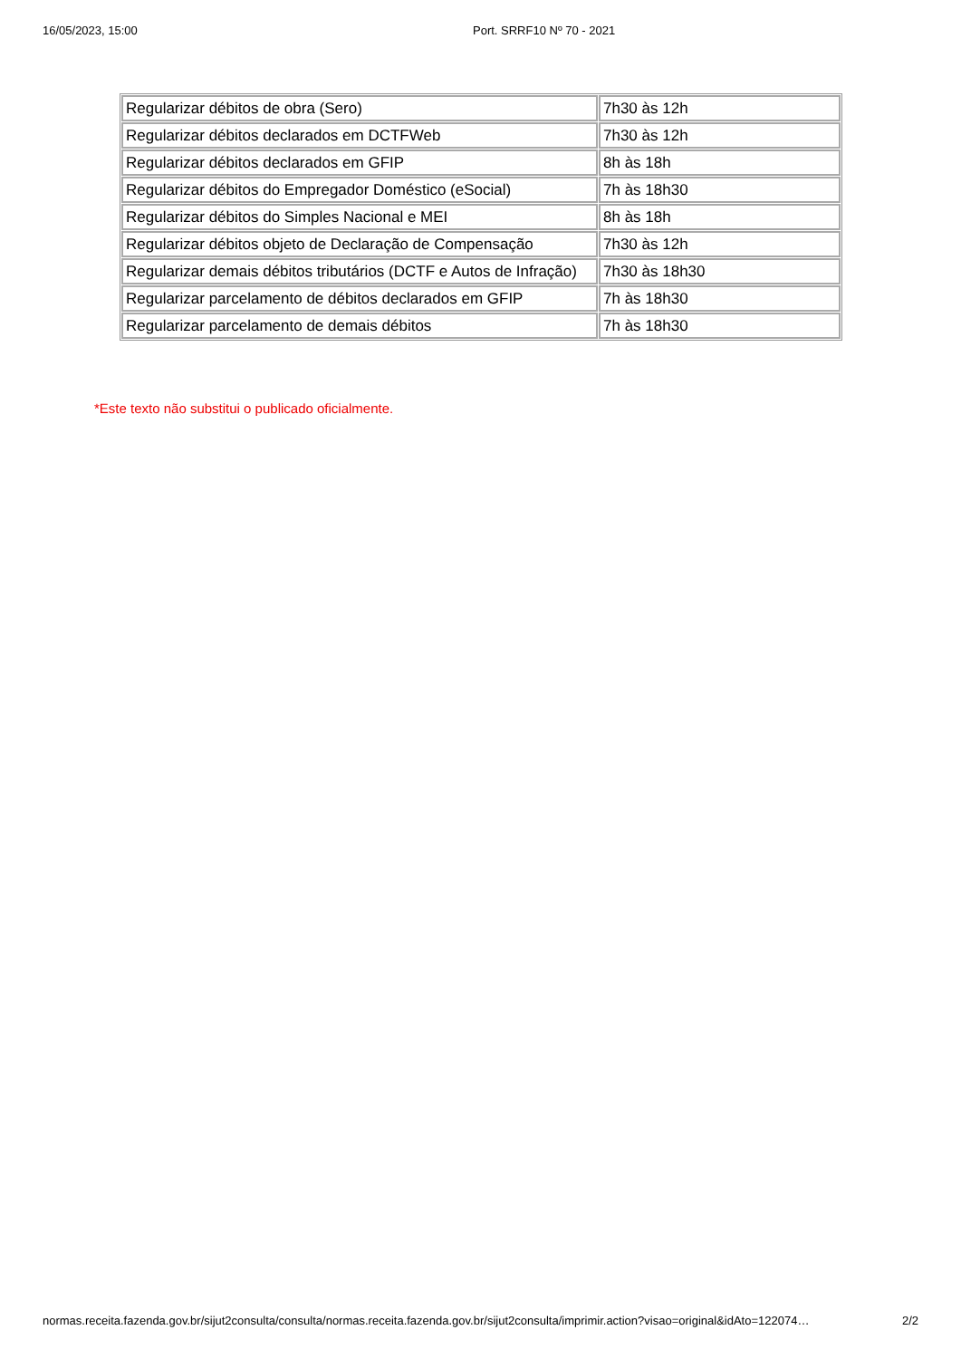16/05/2023, 15:00 Port. SRRF10 Nº 70 - 2021
| Regularizar débitos de obra (Sero) | 7h30 às 12h |
| Regularizar débitos declarados em DCTFWeb | 7h30 às 12h |
| Regularizar débitos declarados em GFIP | 8h às 18h |
| Regularizar débitos do Empregador Doméstico (eSocial) | 7h às 18h30 |
| Regularizar débitos do Simples Nacional e MEI | 8h às 18h |
| Regularizar débitos objeto de Declaração de Compensação | 7h30 às 12h |
| Regularizar demais débitos tributários (DCTF e Autos de Infração) | 7h30 às 18h30 |
| Regularizar parcelamento de débitos declarados em GFIP | 7h às 18h30 |
| Regularizar parcelamento de demais débitos | 7h às 18h30 |
*Este texto não substitui o publicado oficialmente.
normas.receita.fazenda.gov.br/sijut2consulta/consulta/normas.receita.fazenda.gov.br/sijut2consulta/imprimir.action?visao=original&idAto=122074… 2/2